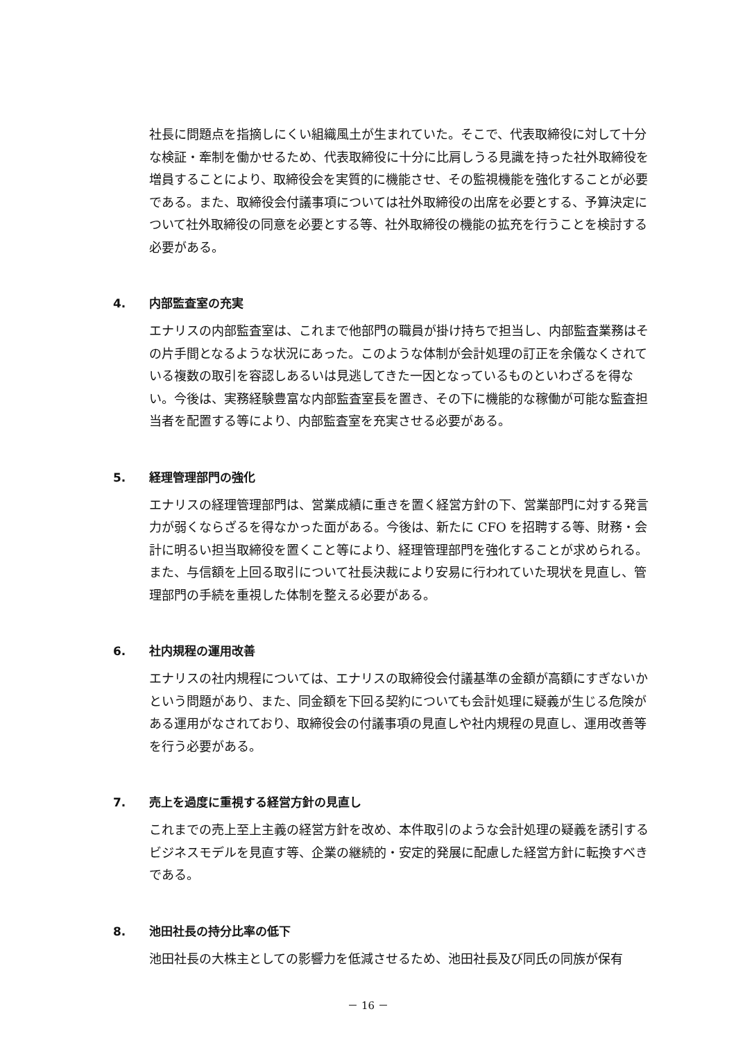社長に問題点を指摘しにくい組織風土が生まれていた。そこで、代表取締役に対して十分な検証・牽制を働かせるため、代表取締役に十分に比肩しうる見識を持った社外取締役を増員することにより、取締役会を実質的に機能させ、その監視機能を強化することが必要である。また、取締役会付議事項については社外取締役の出席を必要とする、予算決定について社外取締役の同意を必要とする等、社外取締役の機能の拡充を行うことを検討する必要がある。
4. 内部監査室の充実
エナリスの内部監査室は、これまで他部門の職員が掛け持ちで担当し、内部監査業務はその片手間となるような状況にあった。このような体制が会計処理の訂正を余儀なくされている複数の取引を容認しあるいは見逃してきた一因となっているものといわざるを得ない。今後は、実務経験豊富な内部監査室長を置き、その下に機能的な稼働が可能な監査担当者を配置する等により、内部監査室を充実させる必要がある。
5. 経理管理部門の強化
エナリスの経理管理部門は、営業成績に重きを置く経営方針の下、営業部門に対する発言力が弱くならざるを得なかった面がある。今後は、新たに CFO を招聘する等、財務・会計に明るい担当取締役を置くこと等により、経理管理部門を強化することが求められる。また、与信額を上回る取引について社長決裁により安易に行われていた現状を見直し、管理部門の手続を重視した体制を整える必要がある。
6. 社内規程の運用改善
エナリスの社内規程については、エナリスの取締役会付議基準の金額が高額にすぎないかという問題があり、また、同金額を下回る契約についても会計処理に疑義が生じる危険がある運用がなされており、取締役会の付議事項の見直しや社内規程の見直し、運用改善等を行う必要がある。
7. 売上を過度に重視する経営方針の見直し
これまでの売上至上主義の経営方針を改め、本件取引のような会計処理の疑義を誘引するビジネスモデルを見直す等、企業の継続的・安定的発展に配慮した経営方針に転換すべきである。
8. 池田社長の持分比率の低下
池田社長の大株主としての影響力を低減させるため、池田社長及び同氏の同族が保有
－ 16 －